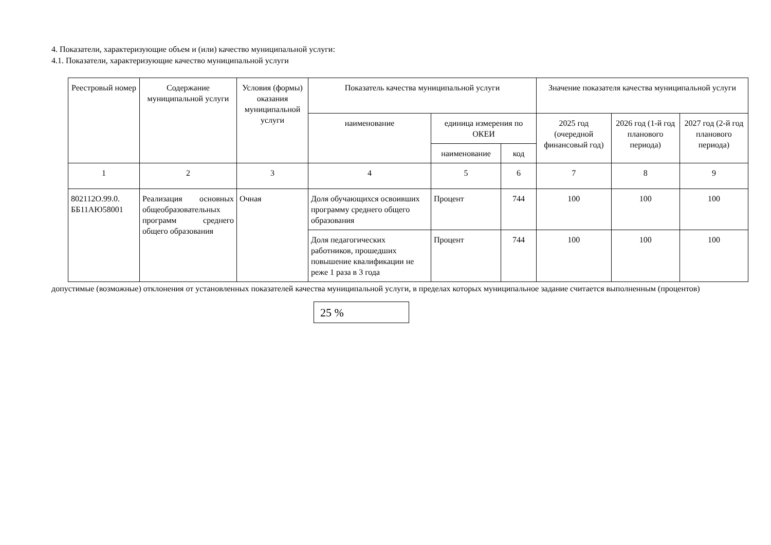4. Показатели, характеризующие объем и (или) качество муниципальной услуги:
4.1. Показатели, характеризующие качество муниципальной услуги
| Реестровый номер | Содержание муниципальной услуги | Условия (формы) оказания муниципальной услуги | Показатель качества муниципальной услуги | | | Значение показателя качества муниципальной услуги | | |
| --- | --- | --- | --- | --- | --- | --- | --- | --- |
| | | | наименование | единица измерения по ОКЕИ | | 2025 год (очередной финансовый год) | 2026 год (1-й год планового периода) | 2027 год (2-й год планового периода) |
| | | | | наименование | код | | | |
| 1 | 2 | 3 | 4 | 5 | 6 | 7 | 8 | 9 |
| 802112О.99.0. ББ11АЮ58001 | Реализация основных общеобразовательных программ среднего общего образования | Очная | Доля обучающихся освоивших программу среднего общего образования | Процент | 744 | 100 | 100 | 100 |
| | | | Доля педагогических работников, прошедших повышение квалификации не реже 1 раза в 3 года | Процент | 744 | 100 | 100 | 100 |
допустимые (возможные) отклонения от установленных показателей качества муниципальной услуги, в пределах которых муниципальное задание считается выполненным (процентов)
25 %